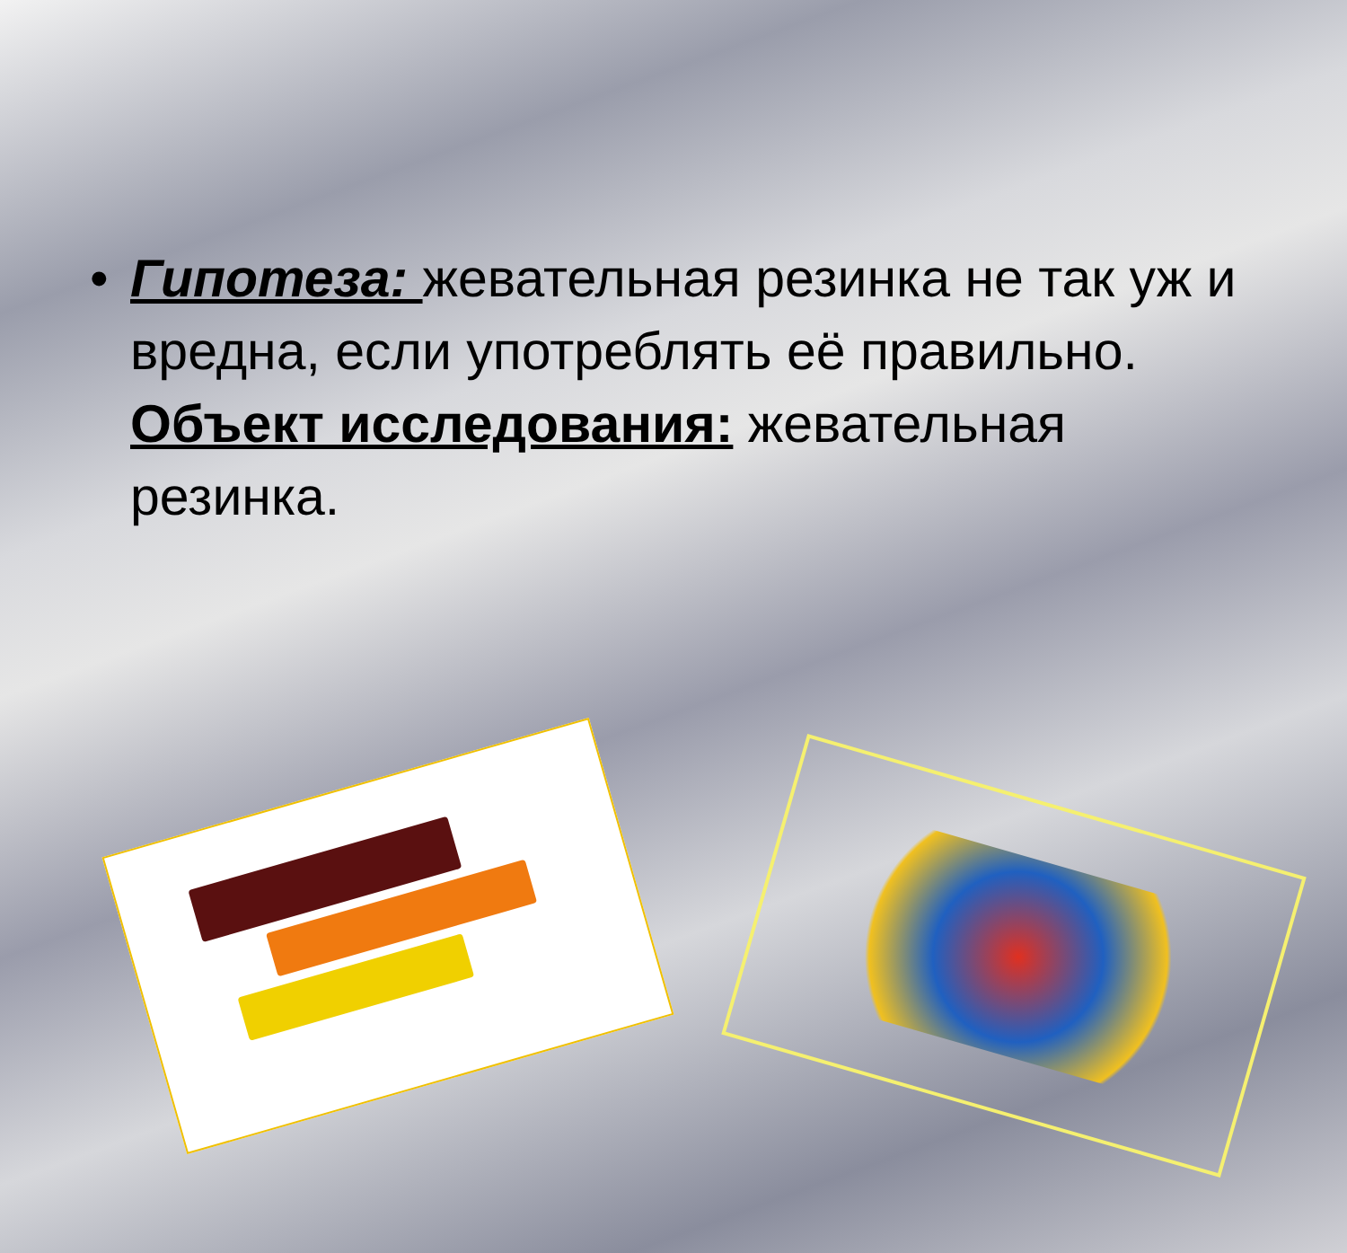• Гипотеза: жевательная резинка не так уж и вредна, если употреблять её правильно.
Объект исследования: жевательная резинка.